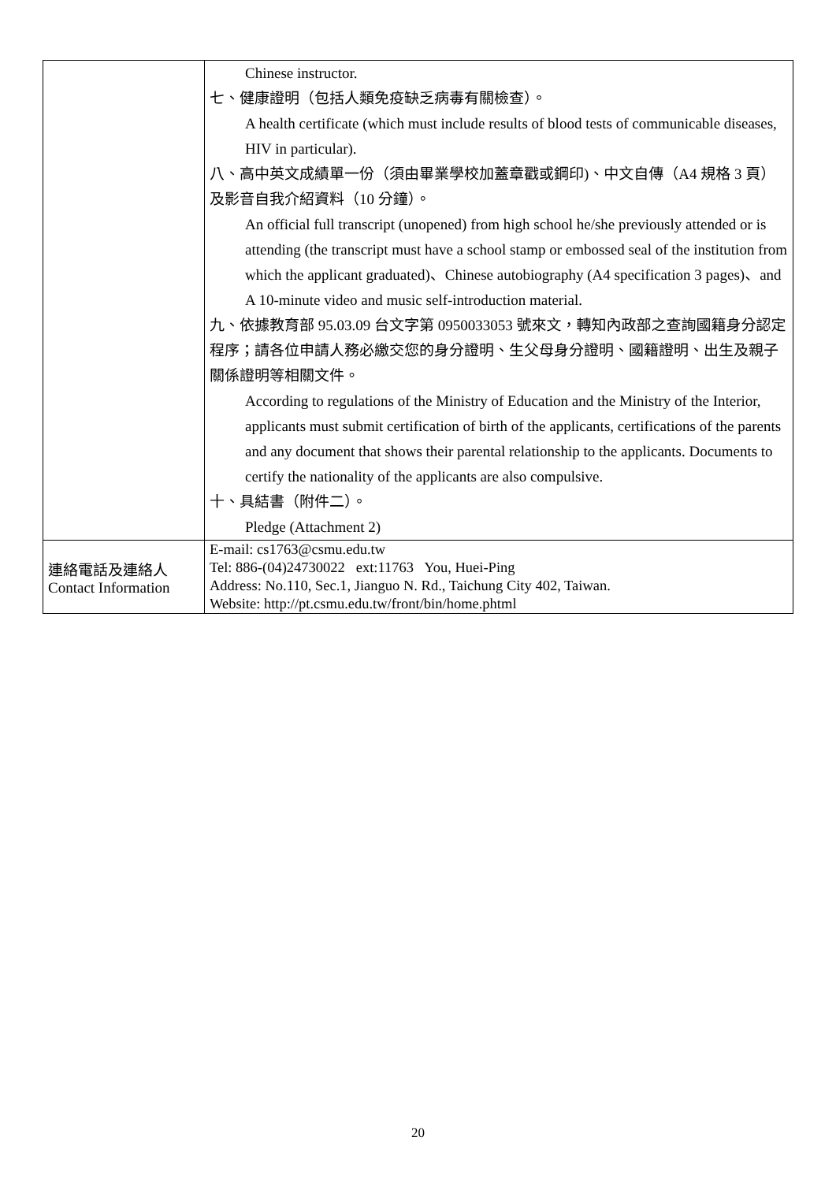| | Chinese instructor. 七、健康證明（包括人類免疫缺乏病毒有關檢查）。 A health certificate (which must include results of blood tests of communicable diseases, HIV in particular). 八、高中英文成績單一份（須由畢業學校加蓋章戳或鋼印)、中文自傳（A4 規格 3 頁）及影音自我介紹資料（10 分鐘）。 An official full transcript (unopened) from high school he/she previously attended or is attending (the transcript must have a school stamp or embossed seal of the institution from which the applicant graduated)、Chinese autobiography (A4 specification 3 pages)、and A 10-minute video and music self-introduction material. 九、依據教育部 95.03.09 台文字第 0950033053 號來文，轉知內政部之查詢國籍身分認定程序；請各位申請人務必繳交您的身分證明、生父母身分證明、國籍證明、出生及親子關係證明等相關文件。 According to regulations of the Ministry of Education and the Ministry of the Interior, applicants must submit certification of birth of the applicants, certifications of the parents and any document that shows their parental relationship to the applicants. Documents to certify the nationality of the applicants are also compulsive. 十、具結書（附件二）。 Pledge (Attachment 2) |
| 連絡電話及連絡人 Contact Information | E-mail: cs1763@csmu.edu.tw Tel: 886-(04)24730022 ext:11763 You, Huei-Ping Address: No.110, Sec.1, Jianguo N. Rd., Taichung City 402, Taiwan. Website: http://pt.csmu.edu.tw/front/bin/home.phtml |
20